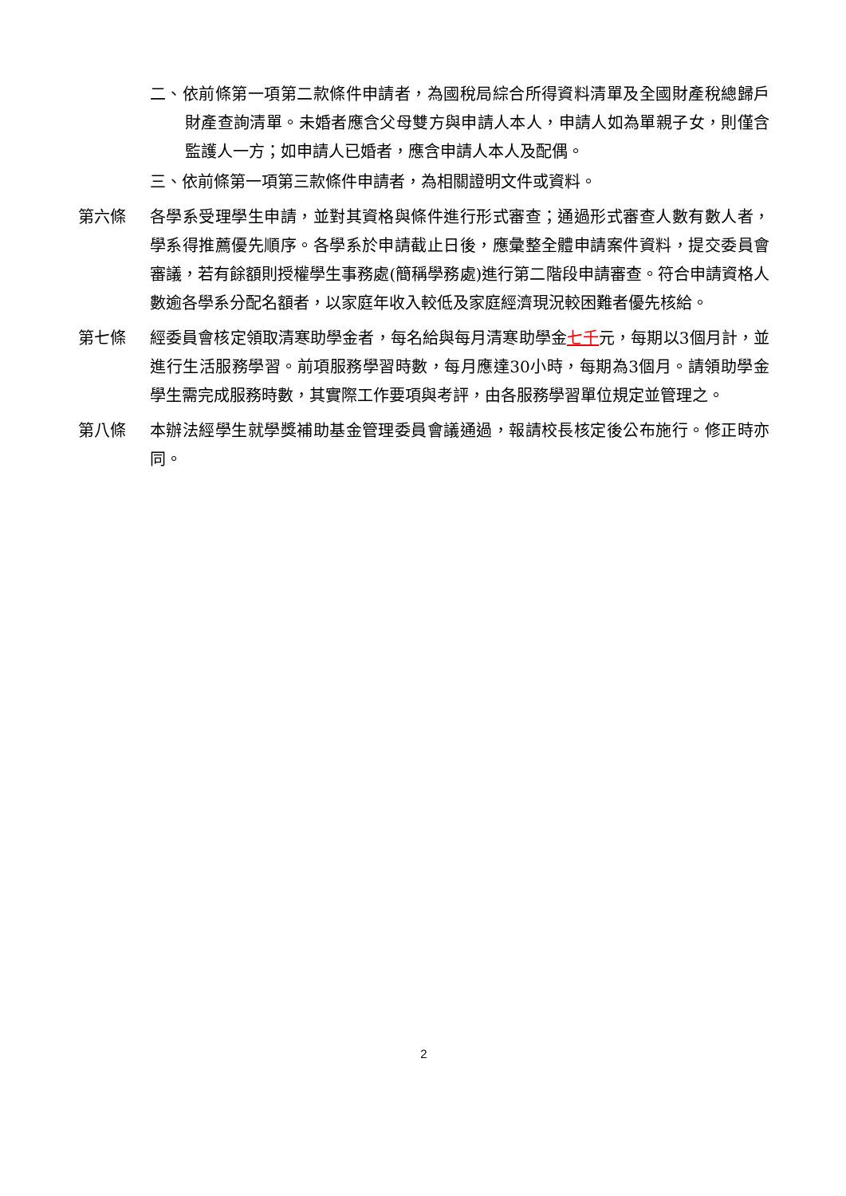二、依前條第一項第二款條件申請者，為國稅局綜合所得資料清單及全國財產稅總歸戶財產查詢清單。未婚者應含父母雙方與申請人本人，申請人如為單親子女，則僅含監護人一方；如申請人已婚者，應含申請人本人及配偶。
三、依前條第一項第三款條件申請者，為相關證明文件或資料。
第六條 各學系受理學生申請，並對其資格與條件進行形式審查；通過形式審查人數有數人者，學系得推薦優先順序。各學系於申請截止日後，應彙整全體申請案件資料，提交委員會審議，若有餘額則授權學生事務處(簡稱學務處)進行第二階段申請審查。符合申請資格人數逾各學系分配名額者，以家庭年收入較低及家庭經濟現況較困難者優先核給。
第七條 經委員會核定領取清寒助學金者，每名給與每月清寒助學金七千元，每期以3個月計，並進行生活服務學習。前項服務學習時數，每月應達30小時，每期為3個月。請領助學金學生需完成服務時數，其實際工作要項與考評，由各服務學習單位規定並管理之。
第八條 本辦法經學生就學獎補助基金管理委員會議通過，報請校長核定後公布施行。修正時亦同。
2